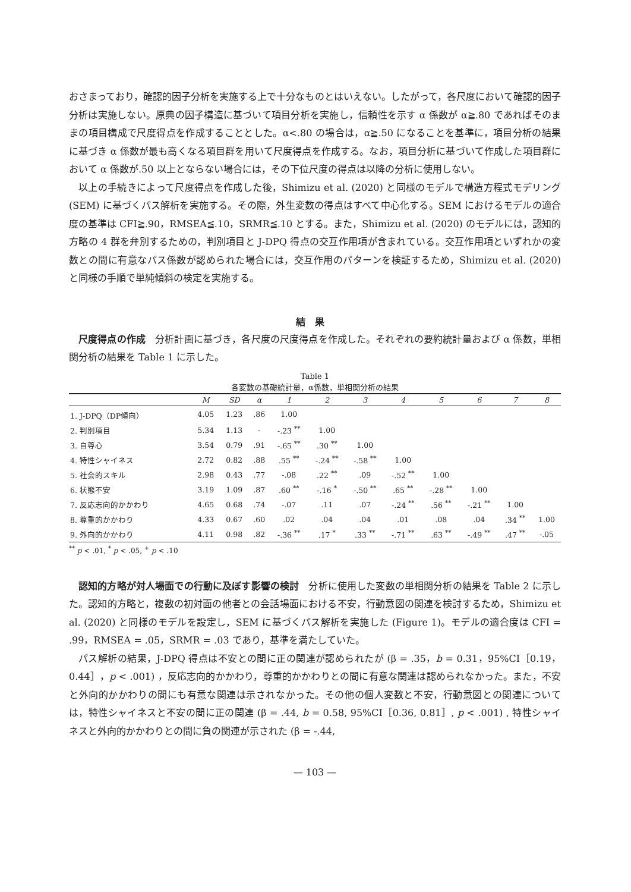おさまっており，確認的因子分析を実施する上で十分なものとはいえない。したがって，各尺度において確認的因子分析は実施しない。原典の因子構造に基づいて項目分析を実施し，信頼性を示す α 係数が α≧.80 であればそのままの項目構成で尺度得点を作成することとした。α<.80 の場合は，α≧.50 になることを基準に，項目分析の結果に基づき α 係数が最も高くなる項目群を用いて尺度得点を作成する。なお，項目分析に基づいて作成した項目群において α 係数が.50 以上とならない場合には，その下位尺度の得点は以降の分析に使用しない。
以上の手続きによって尺度得点を作成した後，Shimizu et al. (2020) と同様のモデルで構造方程式モデリング (SEM) に基づくパス解析を実施する。その際，外生変数の得点はすべて中心化する。SEM におけるモデルの適合度の基準は CFI≧.90，RMSEA≦.10，SRMR≦.10 とする。また，Shimizu et al. (2020) のモデルには，認知的方略の 4 群を弁別するための，判別項目と J-DPQ 得点の交互作用項が含まれている。交互作用項といずれかの変数との間に有意なパス係数が認められた場合には，交互作用のパターンを検証するため，Shimizu et al. (2020) と同様の手順で単純傾斜の検定を実施する。
結果
尺度得点の作成　分析計画に基づき，各尺度の尺度得点を作成した。それぞれの要約統計量および α 係数，単相関分析の結果を Table 1 に示した。
Table 1
各変数の基礎統計量，α係数，単相関分析の結果
| | M | SD | α | 1 | 2 | 3 | 4 | 5 | 6 | 7 | 8 |
| --- | --- | --- | --- | --- | --- | --- | --- | --- | --- | --- | --- |
| 1. J-DPQ（DP傾向） | 4.05 | 1.23 | .86 | 1.00 | | | | | | | |
| 2. 判別項目 | 5.34 | 1.13 | - | -.23 <sup>**</sup> | 1.00 | | | | | | |
| 3. 自尊心 | 3.54 | 0.79 | .91 | -.65 <sup>**</sup> | .30 <sup>**</sup> | 1.00 | | | | | |
| 4. 特性シャイネス | 2.72 | 0.82 | .88 | .55 <sup>**</sup> | -.24 <sup>**</sup> | -.58 <sup>**</sup> | 1.00 | | | | |
| 5. 社会的スキル | 2.98 | 0.43 | .77 | -.08 | .22 <sup>**</sup> | .09 | -.52 <sup>**</sup> | 1.00 | | | |
| 6. 状態不安 | 3.19 | 1.09 | .87 | .60 <sup>**</sup> | -.16 <sup>*</sup> | -.50 <sup>**</sup> | .65 <sup>**</sup> | -.28 <sup>**</sup> | 1.00 | | |
| 7. 反応志向的かかわり | 4.65 | 0.68 | .74 | -.07 | .11 | .07 | -.24 <sup>**</sup> | .56 <sup>**</sup> | -.21 <sup>**</sup> | 1.00 | |
| 8. 尊重的かかわり | 4.33 | 0.67 | .60 | .02 | .04 | .04 | .01 | .08 | .04 | .34 <sup>**</sup> | 1.00 |
| 9. 外向的かかわり | 4.11 | 0.98 | .82 | -.36 <sup>**</sup> | .17 <sup>*</sup> | .33 <sup>**</sup> | -.71 <sup>**</sup> | .63 <sup>**</sup> | -.49 <sup>**</sup> | .47 <sup>**</sup> | -.05 |
<sup>**</sup> p < .01, <sup>*</sup> p < .05, <sup>+</sup> p < .10
認知的方略が対人場面での行動に及ぼす影響の検討　分析に使用した変数の単相関分析の結果を Table 2 に示した。認知的方略と，複数の初対面の他者との会話場面における不安，行動意図の関連を検討するため，Shimizu et al. (2020) と同様のモデルを設定し，SEM に基づくパス解析を実施した (Figure 1)。モデルの適合度は CFI = .99，RMSEA = .05，SRMR = .03 であり，基準を満たしていた。
パス解析の結果，J-DPQ 得点は不安との間に正の関連が認められたが (β = .35，b = 0.31，95%CI［0.19，0.44］，p < .001) ，反応志向的かかわり，尊重的かかわりとの間に有意な関連は認められなかった。また，不安と外向的かかわりの間にも有意な関連は示されなかった。その他の個人変数と不安，行動意図との関連については，特性シャイネスと不安の間に正の関連 (β = .44, b = 0.58, 95%CI［0.36, 0.81］, p < .001) , 特性シャイネスと外向的かかわりとの間に負の関連が示された (β = -.44,
— 103 —